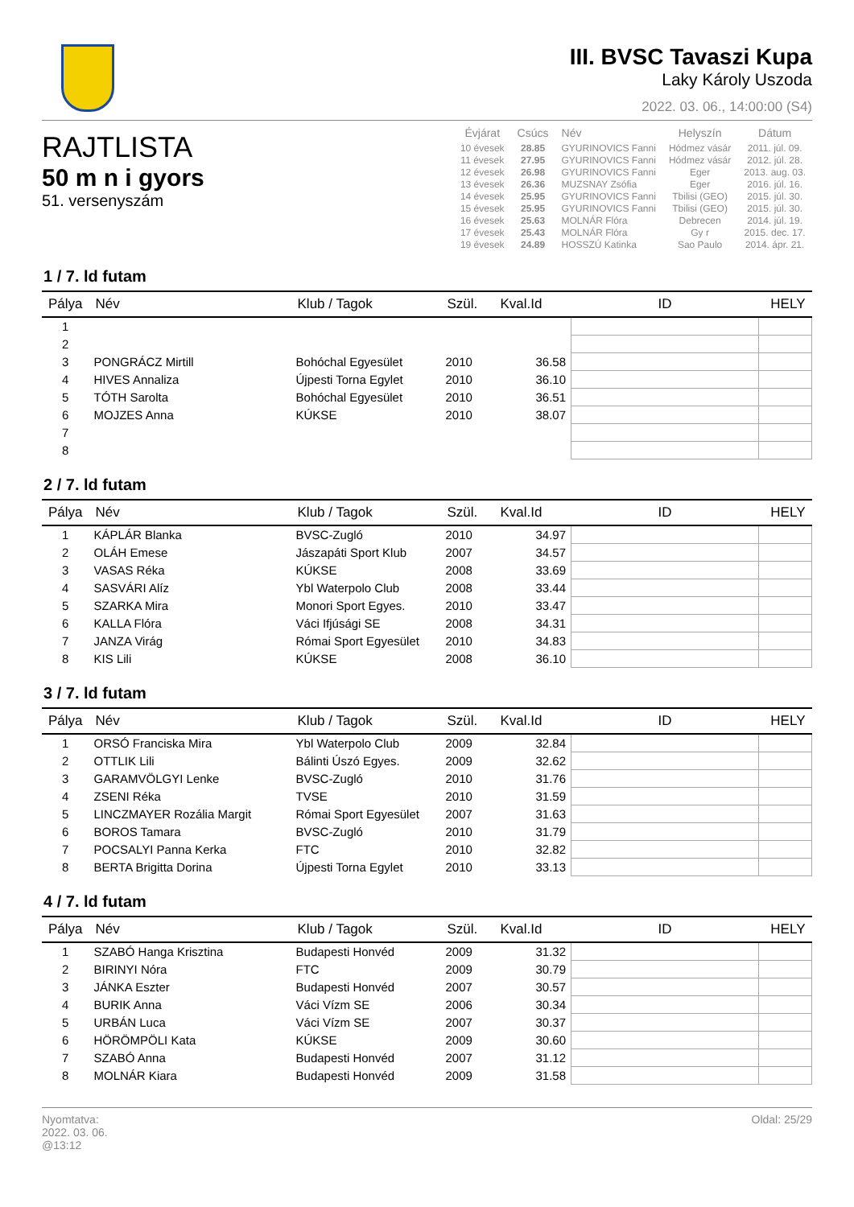III. BVSC Tavaszi Kupa
Laky Károly Uszoda
2022. 03. 06., 14:00:00 (S4)
RAJTLISTA
50 m n i gyors
51. versenyszám
| Évjárat | Csúcs | Név | Helyszín | Dátum |
| --- | --- | --- | --- | --- |
| 10 évesek | 28.85 | GYURINOVICS Fanni | Hódmez vásár | 2011. júl. 09. |
| 11 évesek | 27.95 | GYURINOVICS Fanni | Hódmez vásár | 2012. júl. 28. |
| 12 évesek | 26.98 | GYURINOVICS Fanni | Eger | 2013. aug. 03. |
| 13 évesek | 26.36 | MUZSNAY Zsófia | Eger | 2016. júl. 16. |
| 14 évesek | 25.95 | GYURINOVICS Fanni | Tbilisi (GEO) | 2015. júl. 30. |
| 15 évesek | 25.95 | GYURINOVICS Fanni | Tbilisi (GEO) | 2015. júl. 30. |
| 16 évesek | 25.63 | MOLNÁR Flóra | Debrecen | 2014. júl. 19. |
| 17 évesek | 25.43 | MOLNÁR Flóra | Gy r | 2015. dec. 17. |
| 19 évesek | 24.89 | HOSSZÚ Katinka | Sao Paulo | 2014. ápr. 21. |
1 / 7. ld futam
| Pálya | Név | Klub / Tagok | Szül. | Kval.Id | ID | HELY |
| --- | --- | --- | --- | --- | --- | --- |
| 1 | | | | | | |
| 2 | | | | | | |
| 3 | PONGRÁCZ Mirtill | Bohóchal Egyesület | 2010 | 36.58 | | |
| 4 | HIVES Annaliza | Újpesti Torna Egylet | 2010 | 36.10 | | |
| 5 | TÓTH Sarolta | Bohóchal Egyesület | 2010 | 36.51 | | |
| 6 | MOJZES Anna | KÚKSE | 2010 | 38.07 | | |
| 7 | | | | | | |
| 8 | | | | | | |
2 / 7. ld futam
| Pálya | Név | Klub / Tagok | Szül. | Kval.Id | ID | HELY |
| --- | --- | --- | --- | --- | --- | --- |
| 1 | KÁPLÁR Blanka | BVSC-Zugló | 2010 | 34.97 | | |
| 2 | OLÁH Emese | Jászapáti Sport Klub | 2007 | 34.57 | | |
| 3 | VASAS Réka | KÚKSE | 2008 | 33.69 | | |
| 4 | SASVÁRI Alíz | Ybl Waterpolo Club | 2008 | 33.44 | | |
| 5 | SZARKA Mira | Monori Sport Egyes. | 2010 | 33.47 | | |
| 6 | KALLA Flóra | Váci Ifjúsági SE | 2008 | 34.31 | | |
| 7 | JANZA Virág | Római Sport Egyesület | 2010 | 34.83 | | |
| 8 | KIS Lili | KÚKSE | 2008 | 36.10 | | |
3 / 7. ld futam
| Pálya | Név | Klub / Tagok | Szül. | Kval.Id | ID | HELY |
| --- | --- | --- | --- | --- | --- | --- |
| 1 | ORSÓ Franciska Mira | Ybl Waterpolo Club | 2009 | 32.84 | | |
| 2 | OTTLIK Lili | Bálinti Úszó Egyes. | 2009 | 32.62 | | |
| 3 | GARAMVÖLGYI Lenke | BVSC-Zugló | 2010 | 31.76 | | |
| 4 | ZSENI Réka | TVSE | 2010 | 31.59 | | |
| 5 | LINCZMAYER Rozália Margit | Római Sport Egyesület | 2007 | 31.63 | | |
| 6 | BOROS Tamara | BVSC-Zugló | 2010 | 31.79 | | |
| 7 | POCSALYI Panna Kerka | FTC | 2010 | 32.82 | | |
| 8 | BERTA Brigitta Dorina | Újpesti Torna Egylet | 2010 | 33.13 | | |
4 / 7. ld futam
| Pálya | Név | Klub / Tagok | Szül. | Kval.Id | ID | HELY |
| --- | --- | --- | --- | --- | --- | --- |
| 1 | SZABÓ Hanga Krisztina | Budapesti Honvéd | 2009 | 31.32 | | |
| 2 | BIRINYI Nóra | FTC | 2009 | 30.79 | | |
| 3 | JÁNKA Eszter | Budapesti Honvéd | 2007 | 30.57 | | |
| 4 | BURIK Anna | Váci Vízm SE | 2006 | 30.34 | | |
| 5 | URBÁN Luca | Váci Vízm SE | 2007 | 30.37 | | |
| 6 | HÖRÖMPÖLI Kata | KÚKSE | 2009 | 30.60 | | |
| 7 | SZABÓ Anna | Budapesti Honvéd | 2007 | 31.12 | | |
| 8 | MOLNÁR Kiara | Budapesti Honvéd | 2009 | 31.58 | | |
Nyomtatva:
2022. 03. 06.
@13:12
Oldal: 25/29